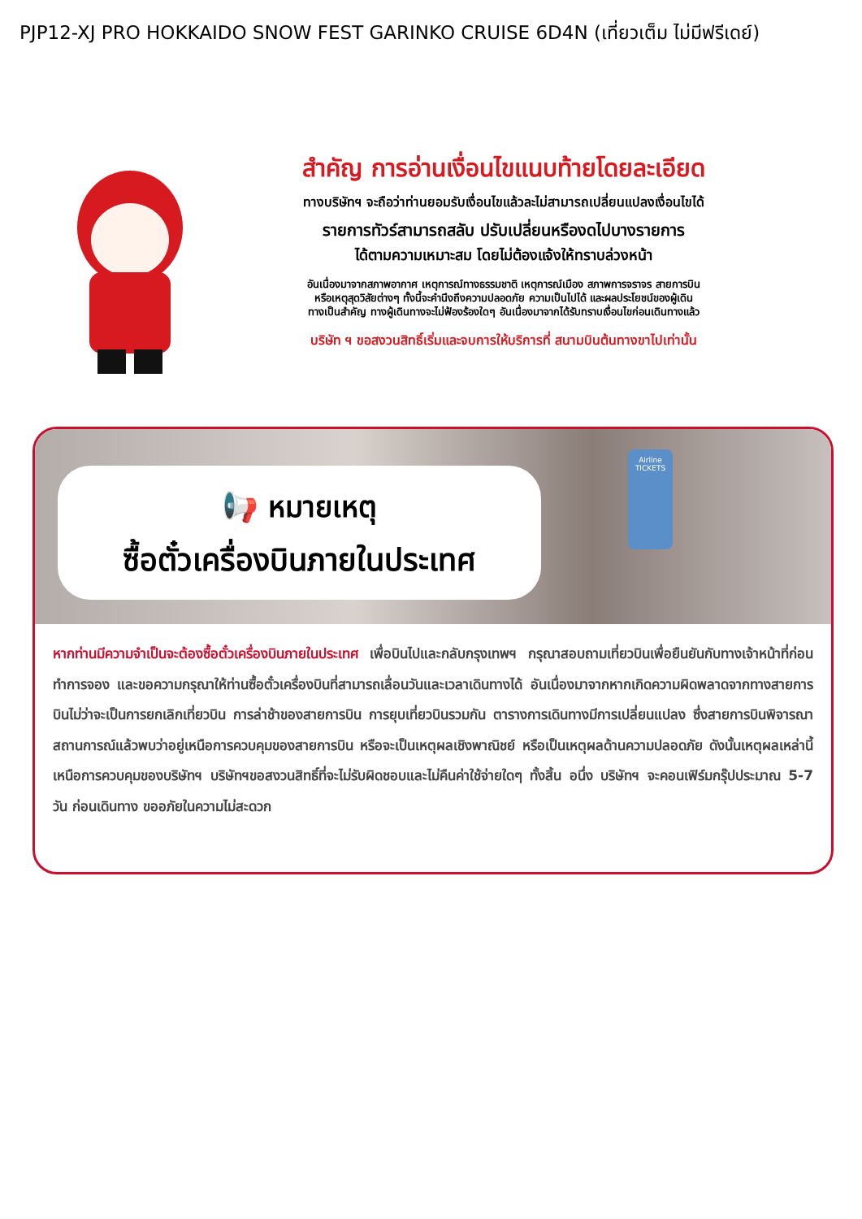PJP12-XJ PRO HOKKAIDO SNOW FEST GARINKO CRUISE 6D4N (เที่ยวเต็ม ไม่มีฟรีเดย์)
สำคัญ การอ่านเงื่อนไขแนบท้ายโดยละเอียด
ทางบริษัทฯ จะถือว่าท่านยอมรับเงื่อนไขแล้วละไม่สามารถเปลี่ยนแปลงเงื่อนไขได้
รายการทัวร์สามารถสลับ ปรับเปลี่ยนหรืองดไปบางรายการ
ได้ตามความเหมาะสม โดยไม่ต้องแจ้งให้ทราบล่วงหน้า
อันเนื่องมาจากสภาพอากาศ เหตุการณ์ทางธรรมชาติ เหตุการณ์เมือง สภาพการจราจร สายการบิน
หรือเหตุสุดวิสัยต่างๆ ทั้งนี้จะคำนึงถึงความปลอดภัย ความเป็นไปได้ และผลประโยชน์ของผู้เดิน
ทางเป็นสำคัญ ทางผู้เดินทางจะไม่ฟ้องร้องใดๆ อันเนื่องมาจากได้รับทราบเงื่อนไขก่อนเดินทางแล้ว
บริษัท ฯ ขอสงวนสิทธิ์เริ่มและจบการให้บริการที่ สนามบินต้นทางขาไปเท่านั้น
📢 หมายเหตุ
ซื้อตั๋วเครื่องบินภายในประเทศ
Airline
TICKETS
หากท่านมีความจำเป็นจะต้องซื้อตั๋วเครื่องบินภายในประเทศ เพื่อบินไปและกลับกรุงเทพฯ กรุณาสอบถามเที่ยวบินเพื่อยืนยันกับทางเจ้าหน้าที่ก่อนทำการจอง และขอความกรุณาให้ท่านซื้อตั๋วเครื่องบินที่สามารถเลื่อนวันและเวลาเดินทางได้ อันเนื่องมาจากหากเกิดความผิดพลาดจากทางสายการบินไม่ว่าจะเป็นการยกเลิกเที่ยวบิน การล่าช้าของสายการบิน การยุบเที่ยวบินรวมกัน ตารางการเดินทางมีการเปลี่ยนแปลง ซึ่งสายการบินพิจารณาสถานการณ์แล้วพบว่าอยู่เหนือการควบคุมของสายการบิน หรือจะเป็นเหตุผลเชิงพาณิชย์ หรือเป็นเหตุผลด้านความปลอดภัย ดังนั้นเหตุผลเหล่านี้ เหนือการควบคุมของบริษัทฯ บริษัทฯขอสงวนสิทธิ์ที่จะไม่รับผิดชอบและไม่คืนค่าใช้จ่ายใดๆ ทั้งสิ้น อนึ่ง บริษัทฯ จะคอนเฟิร์มกรุ๊ปประมาณ 5-7 วัน ก่อนเดินทาง ขออภัยในความไม่สะดวก